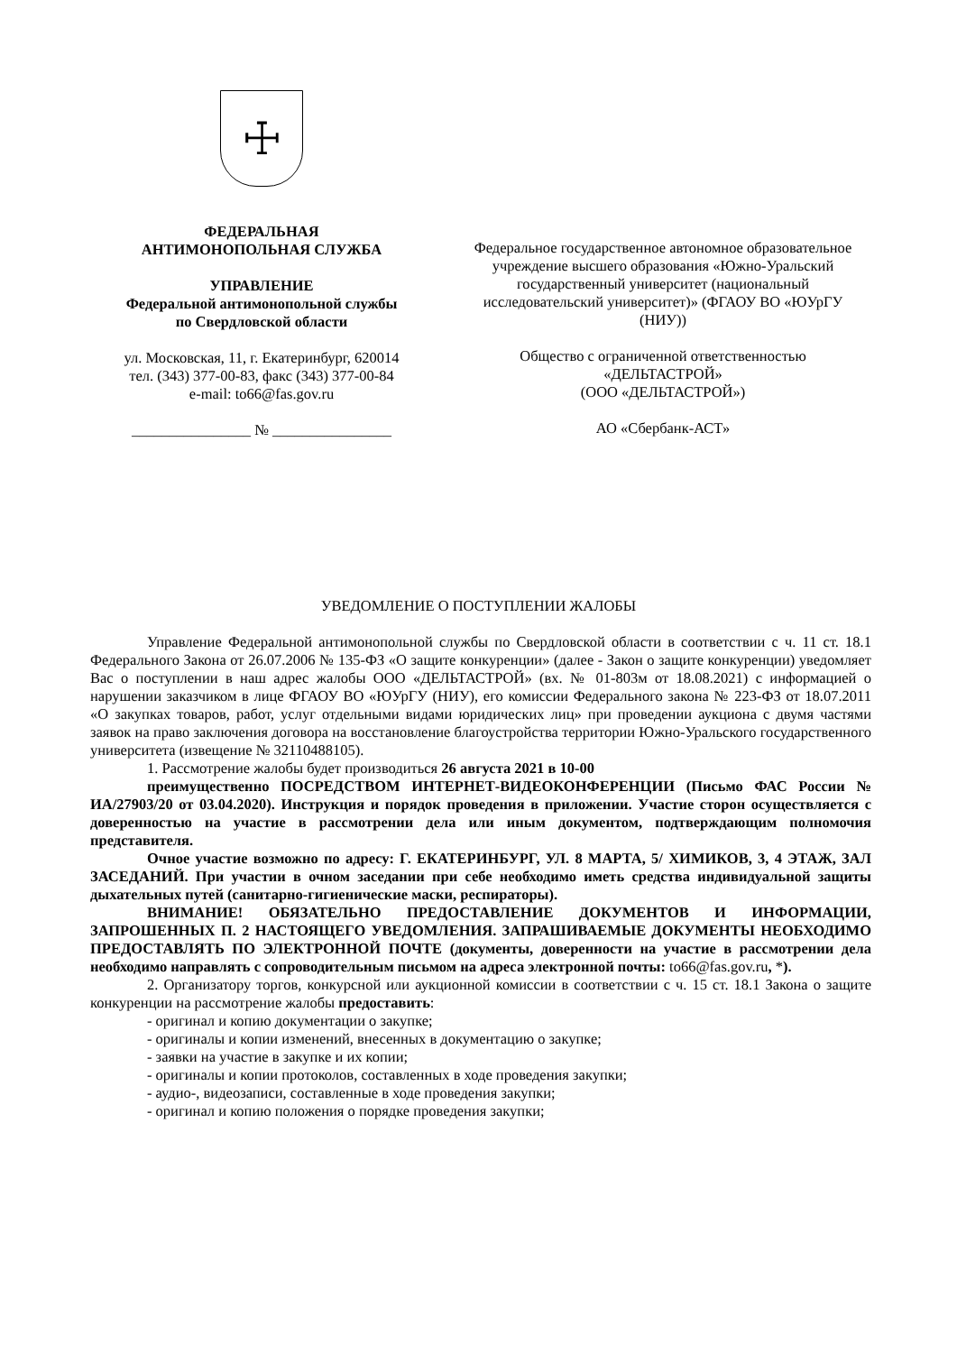☩
ФЕДЕРАЛЬНАЯ
АНТИМОНОПОЛЬНАЯ СЛУЖБА
УПРАВЛЕНИЕ
Федеральной антимонопольной службы
по Свердловской области
ул. Московская, 11, г. Екатеринбург, 620014
тел. (343) 377-00-83, факс (343) 377-00-84
e-mail: to66@fas.gov.ru
________________ № ________________
Федеральное государственное автономное образовательное учреждение высшего образования «Южно-Уральский государственный университет (национальный исследовательский университет)» (ФГАОУ ВО «ЮУрГУ (НИУ))
Общество с ограниченной ответственностью «ДЕЛЬТАСТРОЙ»
(ООО «ДЕЛЬТАСТРОЙ»)
АО «Сбербанк-АСТ»
УВЕДОМЛЕНИЕ О ПОСТУПЛЕНИИ ЖАЛОБЫ
Управление Федеральной антимонопольной службы по Свердловской области в соответствии с ч. 11 ст. 18.1 Федерального Закона от 26.07.2006 № 135-ФЗ «О защите конкуренции» (далее - Закон о защите конкуренции) уведомляет Вас о поступлении в наш адрес жалобы ООО «ДЕЛЬТАСТРОЙ» (вх. № 01-803м от 18.08.2021) с информацией о нарушении заказчиком в лице ФГАОУ ВО «ЮУрГУ (НИУ), его комиссии Федерального закона № 223-ФЗ от 18.07.2011 «О закупках товаров, работ, услуг отдельными видами юридических лиц» при проведении аукциона с двумя частями заявок на право заключения договора на восстановление благоустройства территории Южно-Уральского государственного университета (извещение № 32110488105).
1. Рассмотрение жалобы будет производиться 26 августа 2021 в 10-00
преимущественно ПОСРЕДСТВОМ ИНТЕРНЕТ-ВИДЕОКОНФЕРЕНЦИИ (Письмо ФАС России № ИА/27903/20 от 03.04.2020). Инструкция и порядок проведения в приложении. Участие сторон осуществляется с доверенностью на участие в рассмотрении дела или иным документом, подтверждающим полномочия представителя.
Очное участие возможно по адресу: Г. ЕКАТЕРИНБУРГ, УЛ. 8 МАРТА, 5/ ХИМИКОВ, 3, 4 ЭТАЖ, ЗАЛ ЗАСЕДАНИЙ. При участии в очном заседании при себе необходимо иметь средства индивидуальной защиты дыхательных путей (санитарно-гигиенические маски, респираторы).
ВНИМАНИЕ! ОБЯЗАТЕЛЬНО ПРЕДОСТАВЛЕНИЕ ДОКУМЕНТОВ И ИНФОРМАЦИИ, ЗАПРОШЕННЫХ П. 2 НАСТОЯЩЕГО УВЕДОМЛЕНИЯ. ЗАПРАШИВАЕМЫЕ ДОКУМЕНТЫ НЕОБХОДИМО ПРЕДОСТАВЛЯТЬ ПО ЭЛЕКТРОННОЙ ПОЧТЕ (документы, доверенности на участие в рассмотрении дела необходимо направлять с сопроводительным письмом на адреса электронной почты: to66@fas.gov.ru, *).
2. Организатору торгов, конкурсной или аукционной комиссии в соответствии с ч. 15 ст. 18.1 Закона о защите конкуренции на рассмотрение жалобы предоставить:
- оригинал и копию документации о закупке;
- оригиналы и копии изменений, внесенных в документацию о закупке;
- заявки на участие в закупке и их копии;
- оригиналы и копии протоколов, составленных в ходе проведения закупки;
- аудио-, видеозаписи, составленные в ходе проведения закупки;
- оригинал и копию положения о порядке проведения закупки;